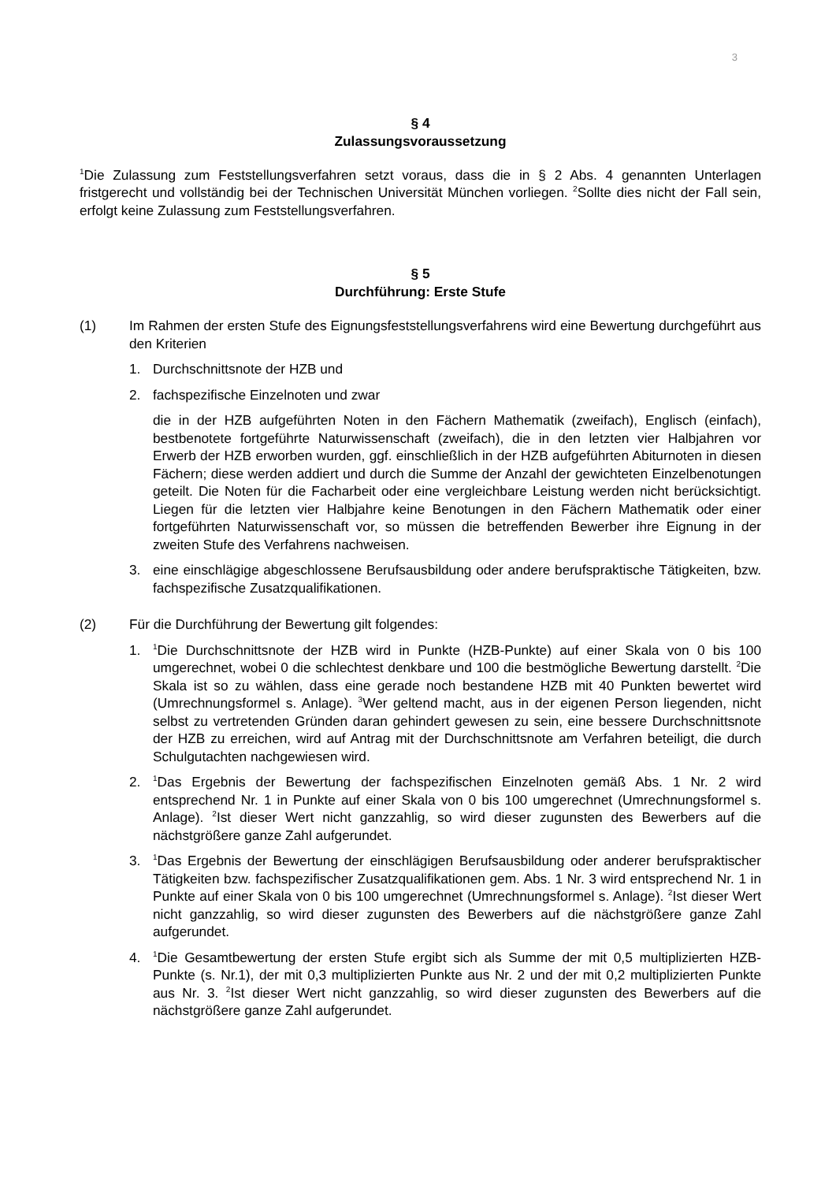3
§ 4
Zulassungsvoraussetzung
<sup>1</sup> Die Zulassung zum Feststellungsverfahren setzt voraus, dass die in § 2 Abs. 4 genannten Unterlagen fristgerecht und vollständig bei der Technischen Universität München vorliegen. <sup>2</sup>Sollte dies nicht der Fall sein, erfolgt keine Zulassung zum Feststellungsverfahren.
§ 5
Durchführung: Erste Stufe
(1) Im Rahmen der ersten Stufe des Eignungsfeststellungsverfahrens wird eine Bewertung durchgeführt aus den Kriterien
1. Durchschnittsnote der HZB und
2. fachspezifische Einzelnoten und zwar
die in der HZB aufgeführten Noten in den Fächern Mathematik (zweifach), Englisch (einfach), bestbenotete fortgeführte Naturwissenschaft (zweifach), die in den letzten vier Halbjahren vor Erwerb der HZB erworben wurden, ggf. einschließlich in der HZB aufgeführten Abiturnoten in diesen Fächern; diese werden addiert und durch die Summe der Anzahl der gewichteten Einzelbenotungen geteilt. Die Noten für die Facharbeit oder eine vergleichbare Leistung werden nicht berücksichtigt. Liegen für die letzten vier Halbjahre keine Benotungen in den Fächern Mathematik oder einer fortgeführten Naturwissenschaft vor, so müssen die betreffenden Bewerber ihre Eignung in der zweiten Stufe des Verfahrens nachweisen.
3. eine einschlägige abgeschlossene Berufsausbildung oder andere berufspraktische Tätigkeiten, bzw. fachspezifische Zusatzqualifikationen.
(2) Für die Durchführung der Bewertung gilt folgendes:
1.
<sup>1</sup> Die Durchschnittsnote der HZB wird in Punkte (HZB-Punkte) auf einer Skala von 0 bis 100 umgerechnet, wobei 0 die schlechtest denkbare und 100 die bestmögliche Bewertung darstellt. <sup>2</sup>Die Skala ist so zu wählen, dass eine gerade noch bestandene HZB mit 40 Punkten bewertet wird (Umrechnungsformel s. Anlage). <sup>3</sup>Wer geltend macht, aus in der eigenen Person liegenden, nicht selbst zu vertretenden Gründen daran gehindert gewesen zu sein, eine bessere Durchschnittsnote der HZB zu erreichen, wird auf Antrag mit der Durchschnittsnote am Verfahren beteiligt, die durch Schulgutachten nachgewiesen wird.
2.
<sup>1</sup> Das Ergebnis der Bewertung der fachspezifischen Einzelnoten gemäß Abs. 1 Nr. 2 wird entsprechend Nr. 1 in Punkte auf einer Skala von 0 bis 100 umgerechnet (Umrechnungsformel s. Anlage). <sup>2</sup>Ist dieser Wert nicht ganzzahlig, so wird dieser zugunsten des Bewerbers auf die nächstgrößere ganze Zahl aufgerundet.
3.
<sup>1</sup> Das Ergebnis der Bewertung der einschlägigen Berufsausbildung oder anderer berufspraktischer Tätigkeiten bzw. fachspezifischer Zusatzqualifikationen gem. Abs. 1 Nr. 3 wird entsprechend Nr. 1 in Punkte auf einer Skala von 0 bis 100 umgerechnet (Umrechnungsformel s. Anlage). <sup>2</sup>Ist dieser Wert nicht ganzzahlig, so wird dieser zugunsten des Bewerbers auf die nächstgrößere ganze Zahl aufgerundet.
4.
<sup>1</sup> Die Gesamtbewertung der ersten Stufe ergibt sich als Summe der mit 0,5 multiplizierten HZB-Punkte (s. Nr.1), der mit 0,3 multiplizierten Punkte aus Nr. 2 und der mit 0,2 multiplizierten Punkte aus Nr. 3. <sup>2</sup>Ist dieser Wert nicht ganzzahlig, so wird dieser zugunsten des Bewerbers auf die nächstgrößere ganze Zahl aufgerundet.